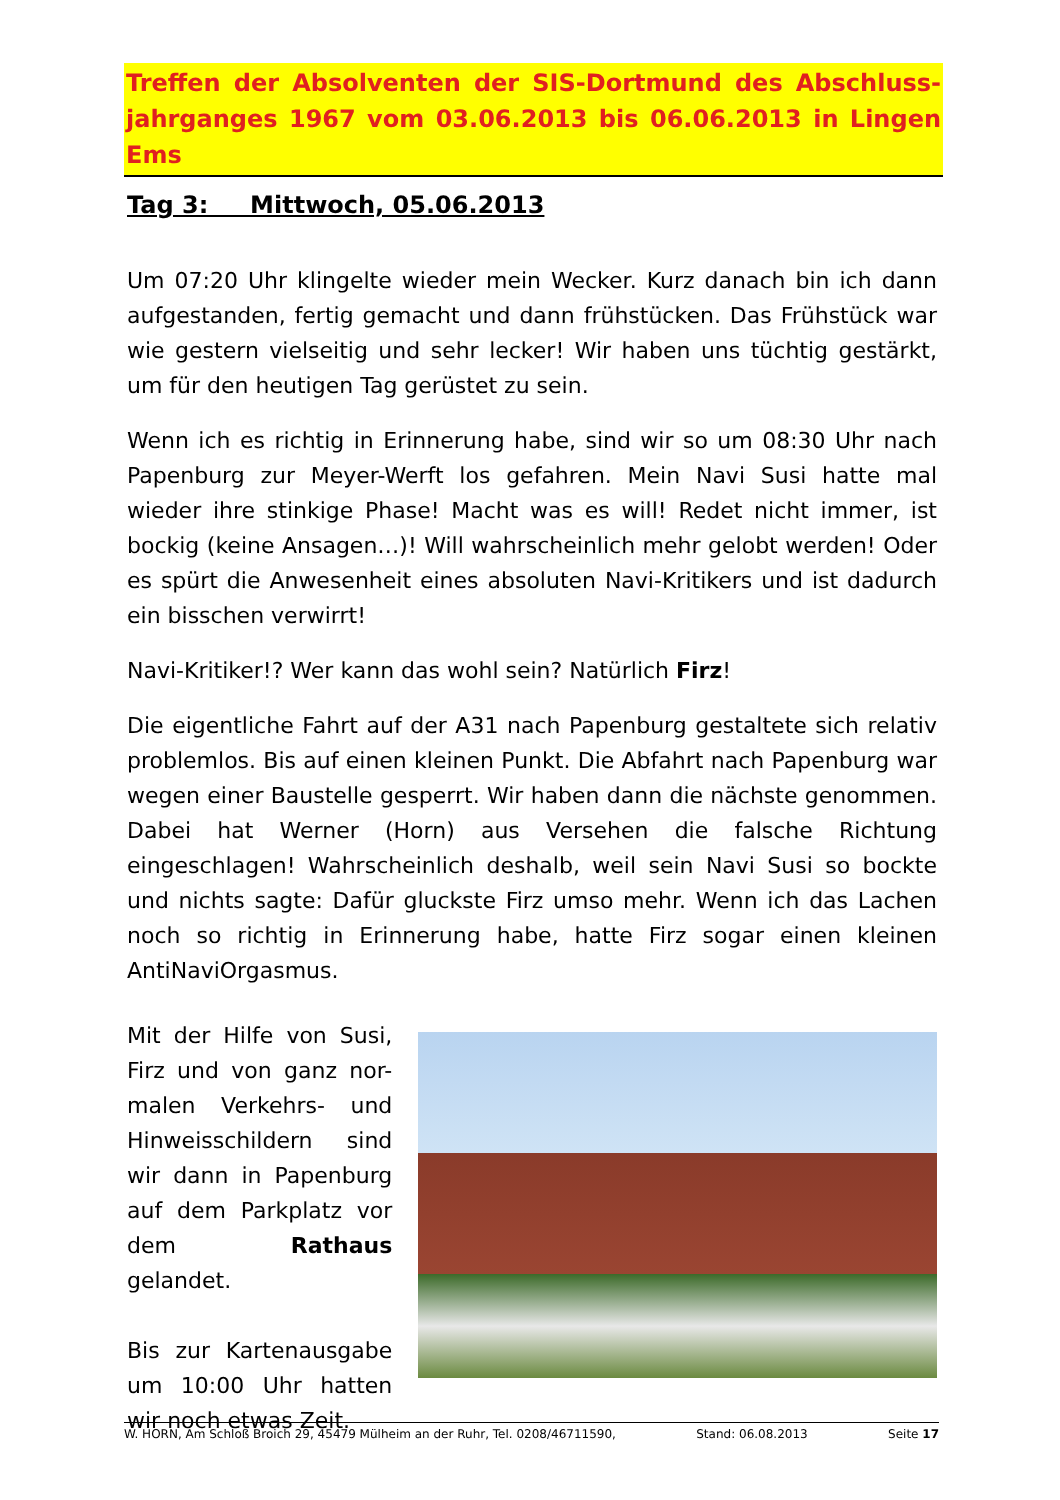Treffen der Absolventen der SIS-Dortmund des Abschluss-jahrganges 1967 vom 03.06.2013 bis 06.06.2013 in Lingen Ems
Tag 3: Mittwoch, 05.06.2013
Um 07:20 Uhr klingelte wieder mein Wecker. Kurz danach bin ich dann aufgestanden, fertig gemacht und dann frühstücken. Das Frühstück war wie gestern vielseitig und sehr lecker! Wir haben uns tüchtig gestärkt, um für den heutigen Tag gerüstet zu sein.
Wenn ich es richtig in Erinnerung habe, sind wir so um 08:30 Uhr nach Papenburg zur Meyer-Werft los gefahren. Mein Navi Susi hatte mal wieder ihre stinkige Phase! Macht was es will! Redet nicht immer, ist bockig (keine Ansagen…)! Will wahrscheinlich mehr gelobt werden! Oder es spürt die Anwesenheit eines absoluten Navi-Kritikers und ist dadurch ein bisschen verwirrt!
Navi-Kritiker!? Wer kann das wohl sein? Natürlich Firz!
Die eigentliche Fahrt auf der A31 nach Papenburg gestaltete sich relativ problemlos. Bis auf einen kleinen Punkt. Die Abfahrt nach Papenburg war wegen einer Baustelle gesperrt. Wir haben dann die nächste genommen. Dabei hat Werner (Horn) aus Versehen die falsche Richtung eingeschlagen! Wahrscheinlich deshalb, weil sein Navi Susi so bockte und nichts sagte: Dafür gluckste Firz umso mehr. Wenn ich das Lachen noch so richtig in Erinnerung habe, hatte Firz sogar einen kleinen AntiNaviOrgasmus.
Mit der Hilfe von Susi, Firz und von ganz nor-malen Verkehrs- und Hinweisschildern sind wir dann in Papenburg auf dem Parkplatz vor dem Rathaus gelandet.
Bis zur Kartenausgabe um 10:00 Uhr hatten wir noch etwas Zeit.
W. HORN, Am Schloß Broich 29, 45479 Mülheim an der Ruhr, Tel. 0208/46711590, Stand: 06.08.2013 Seite 17